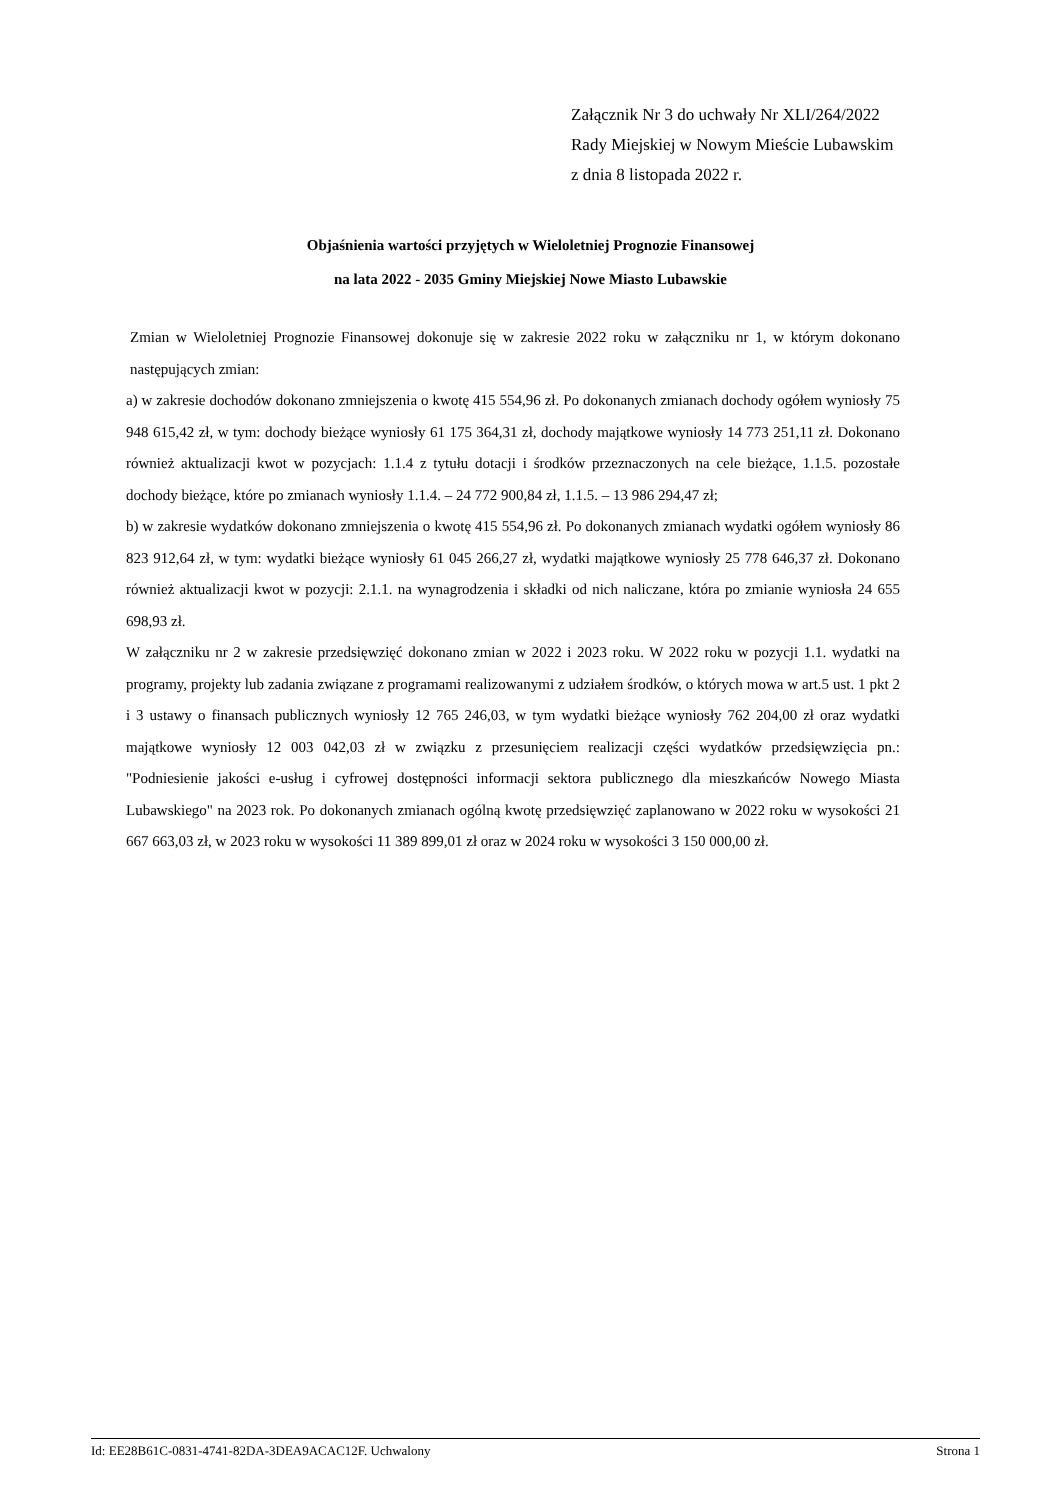Załącznik Nr 3 do uchwały Nr XLI/264/2022
Rady Miejskiej w Nowym Mieście Lubawskim
z dnia 8 listopada 2022 r.
Objaśnienia wartości przyjętych w Wieloletniej Prognozie Finansowej
na lata 2022 - 2035 Gminy Miejskiej Nowe Miasto Lubawskie
Zmian w Wieloletniej Prognozie Finansowej dokonuje się w zakresie 2022 roku w załączniku nr 1, w którym dokonano następujących zmian:
a) w zakresie dochodów dokonano zmniejszenia o kwotę 415 554,96 zł. Po dokonanych zmianach dochody ogółem wyniosły 75 948 615,42 zł, w tym: dochody bieżące wyniosły 61 175 364,31 zł, dochody majątkowe wyniosły 14 773 251,11 zł. Dokonano również aktualizacji kwot w pozycjach: 1.1.4 z tytułu dotacji i środków przeznaczonych na cele bieżące, 1.1.5. pozostałe dochody bieżące, które po zmianach wyniosły 1.1.4. – 24 772 900,84 zł, 1.1.5. – 13 986 294,47 zł;
b) w zakresie wydatków dokonano zmniejszenia o kwotę 415 554,96 zł. Po dokonanych zmianach wydatki ogółem wyniosły 86 823 912,64 zł, w tym: wydatki bieżące wyniosły 61 045 266,27 zł, wydatki majątkowe wyniosły 25 778 646,37 zł. Dokonano również aktualizacji kwot w pozycji: 2.1.1. na wynagrodzenia i składki od nich naliczane, która po zmianie wyniosła 24 655 698,93 zł.
W załączniku nr 2 w zakresie przedsięwzięć dokonano zmian w 2022 i 2023 roku. W 2022 roku w pozycji 1.1. wydatki na programy, projekty lub zadania związane z programami realizowanymi z udziałem środków, o których mowa w art.5 ust. 1 pkt 2 i 3 ustawy o finansach publicznych wyniosły 12 765 246,03, w tym wydatki bieżące wyniosły 762 204,00 zł oraz wydatki majątkowe wyniosły 12 003 042,03 zł w związku z przesunięciem realizacji części wydatków przedsięwzięcia pn.: "Podniesienie jakości e-usług i cyfrowej dostępności informacji sektora publicznego dla mieszkańców Nowego Miasta Lubawskiego" na 2023 rok. Po dokonanych zmianach ogólną kwotę przedsięwzięć zaplanowano w 2022 roku w wysokości 21 667 663,03 zł, w 2023 roku w wysokości 11 389 899,01 zł oraz w 2024 roku w wysokości 3 150 000,00 zł.
Id: EE28B61C-0831-4741-82DA-3DEA9ACAC12F. Uchwalony Strona 1